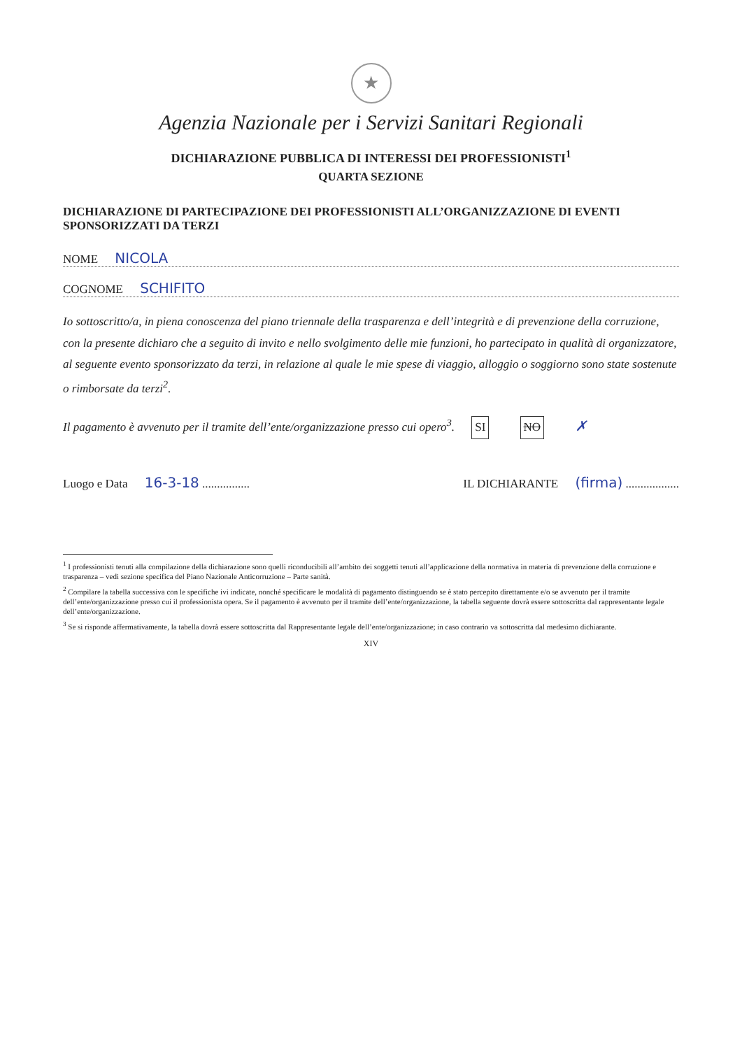★
Agenzia Nazionale per i Servizi Sanitari Regionali
DICHIARAZIONE PUBBLICA DI INTERESSI DEI PROFESSIONISTI<sup>1</sup>
QUARTA SEZIONE
DICHIARAZIONE DI PARTECIPAZIONE DEI PROFESSIONISTI ALL’ORGANIZZAZIONE DI EVENTI SPONSORIZZATI DA TERZI
NOME NICOLA
COGNOME SCHIFITO
Io sottoscritto/a, in piena conoscenza del piano triennale della trasparenza e dell’integrità e di prevenzione della corruzione, con la presente dichiaro che a seguito di invito e nello svolgimento delle mie funzioni, ho partecipato in qualità di organizzatore, al seguente evento sponsorizzato da terzi, in relazione al quale le mie spese di viaggio, alloggio o soggiorno sono state sostenute o rimborsate da terzi<sup>2</sup>.
Il pagamento è avvenuto per il tramite dell’ente/organizzazione presso cui opero<sup>3</sup>. SI NO ✗
Luogo e Data 16-3-18 ................
IL DICHIARANTE (firma) ..................
<sup>1</sup> I professionisti tenuti alla compilazione della dichiarazione sono quelli riconducibili all’ambito dei soggetti tenuti all’applicazione della normativa in materia di prevenzione della corruzione e trasparenza – vedi sezione specifica del Piano Nazionale Anticorruzione – Parte sanità.
<sup>2</sup> Compilare la tabella successiva con le specifiche ivi indicate, nonché specificare le modalità di pagamento distinguendo se è stato percepito direttamente e/o se avvenuto per il tramite dell’ente/organizzazione presso cui il professionista opera. Se il pagamento è avvenuto per il tramite dell’ente/organizzazione, la tabella seguente dovrà essere sottoscritta dal rappresentante legale dell’ente/organizzazione.
<sup>3</sup> Se si risponde affermativamente, la tabella dovrà essere sottoscritta dal Rappresentante legale dell’ente/organizzazione; in caso contrario va sottoscritta dal medesimo dichiarante.
XIV